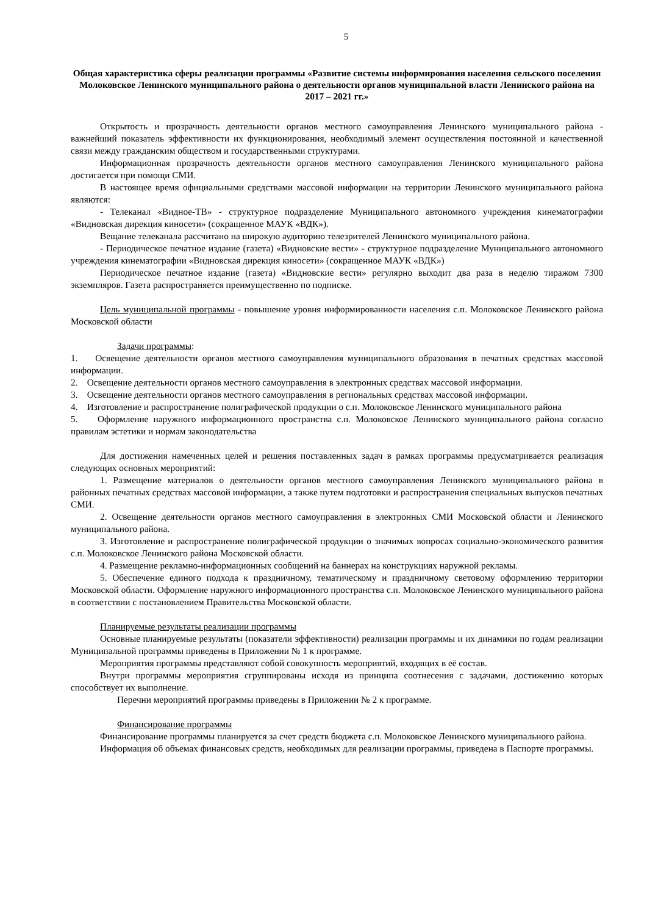5
Общая характеристика сферы реализации программы «Развитие системы информирования населения сельского поселения Молоковское Ленинского муниципального района о деятельности органов муниципальной власти Ленинского района на 2017 – 2021 гг.»
Открытость и прозрачность деятельности органов местного самоуправления Ленинского муниципального района - важнейший показатель эффективности их функционирования, необходимый элемент осуществления постоянной и качественной связи между гражданским обществом и государственными структурами.
Информационная прозрачность деятельности органов местного самоуправления Ленинского муниципального района достигается при помощи СМИ.
В настоящее время официальными средствами массовой информации на территории Ленинского муниципального района являются:
- Телеканал «Видное-ТВ» - структурное подразделение Муниципального автономного учреждения кинематографии «Видновская дирекция киносети» (сокращенное МАУК «ВДК»).
Вещание телеканала рассчитано на широкую аудиторию телезрителей Ленинского муниципального района.
- Периодическое печатное издание (газета) «Видновские вести» - структурное подразделение Муниципального автономного учреждения кинематографии «Видновская дирекция киносети» (сокращенное МАУК «ВДК»)
Периодическое печатное издание (газета) «Видновские вести» регулярно выходит два раза в неделю тиражом 7300 экземпляров. Газета распространяется преимущественно по подписке.
Цель муниципальной программы - повышение уровня информированности населения с.п. Молоковское Ленинского района Московской области
Задачи программы:
1. Освещение деятельности органов местного самоуправления муниципального образования в печатных средствах массовой информации.
2. Освещение деятельности органов местного самоуправления в электронных средствах массовой информации.
3. Освещение деятельности органов местного самоуправления в региональных средствах массовой информации.
4. Изготовление и распространение полиграфической продукции о с.п. Молоковское Ленинского муниципального района
5. Оформление наружного информационного пространства с.п. Молоковское Ленинского муниципального района согласно правилам эстетики и нормам законодательства
Для достижения намеченных целей и решения поставленных задач в рамках программы предусматривается реализация следующих основных мероприятий:
1. Размещение материалов о деятельности органов местного самоуправления Ленинского муниципального района в районных печатных средствах массовой информации, а также путем подготовки и распространения специальных выпусков печатных СМИ.
2. Освещение деятельности органов местного самоуправления в электронных СМИ Московской области и Ленинского муниципального района.
3. Изготовление и распространение полиграфической продукции о значимых вопросах социально-экономического развития с.п. Молоковское Ленинского района Московской области.
4. Размещение рекламно-информационных сообщений на баннерах на конструкциях наружной рекламы.
5. Обеспечение единого подхода к праздничному, тематическому и праздничному световому оформлению территории Московской области. Оформление наружного информационного пространства с.п. Молоковское Ленинского муниципального района в соответствии с постановлением Правительства Московской области.
Планируемые результаты реализации программы
Основные планируемые результаты (показатели эффективности) реализации программы и их динамики по годам реализации Муниципальной программы приведены в Приложении № 1 к программе.
Мероприятия программы представляют собой совокупность мероприятий, входящих в её состав.
Внутри программы мероприятия сгруппированы исходя из принципа соотнесения с задачами, достижению которых способствует их выполнение.
Перечни мероприятий программы приведены в Приложении № 2 к программе.
Финансирование программы
Финансирование программы планируется за счет средств бюджета с.п. Молоковское Ленинского муниципального района.
Информация об объемах финансовых средств, необходимых для реализации программы, приведена в Паспорте программы.